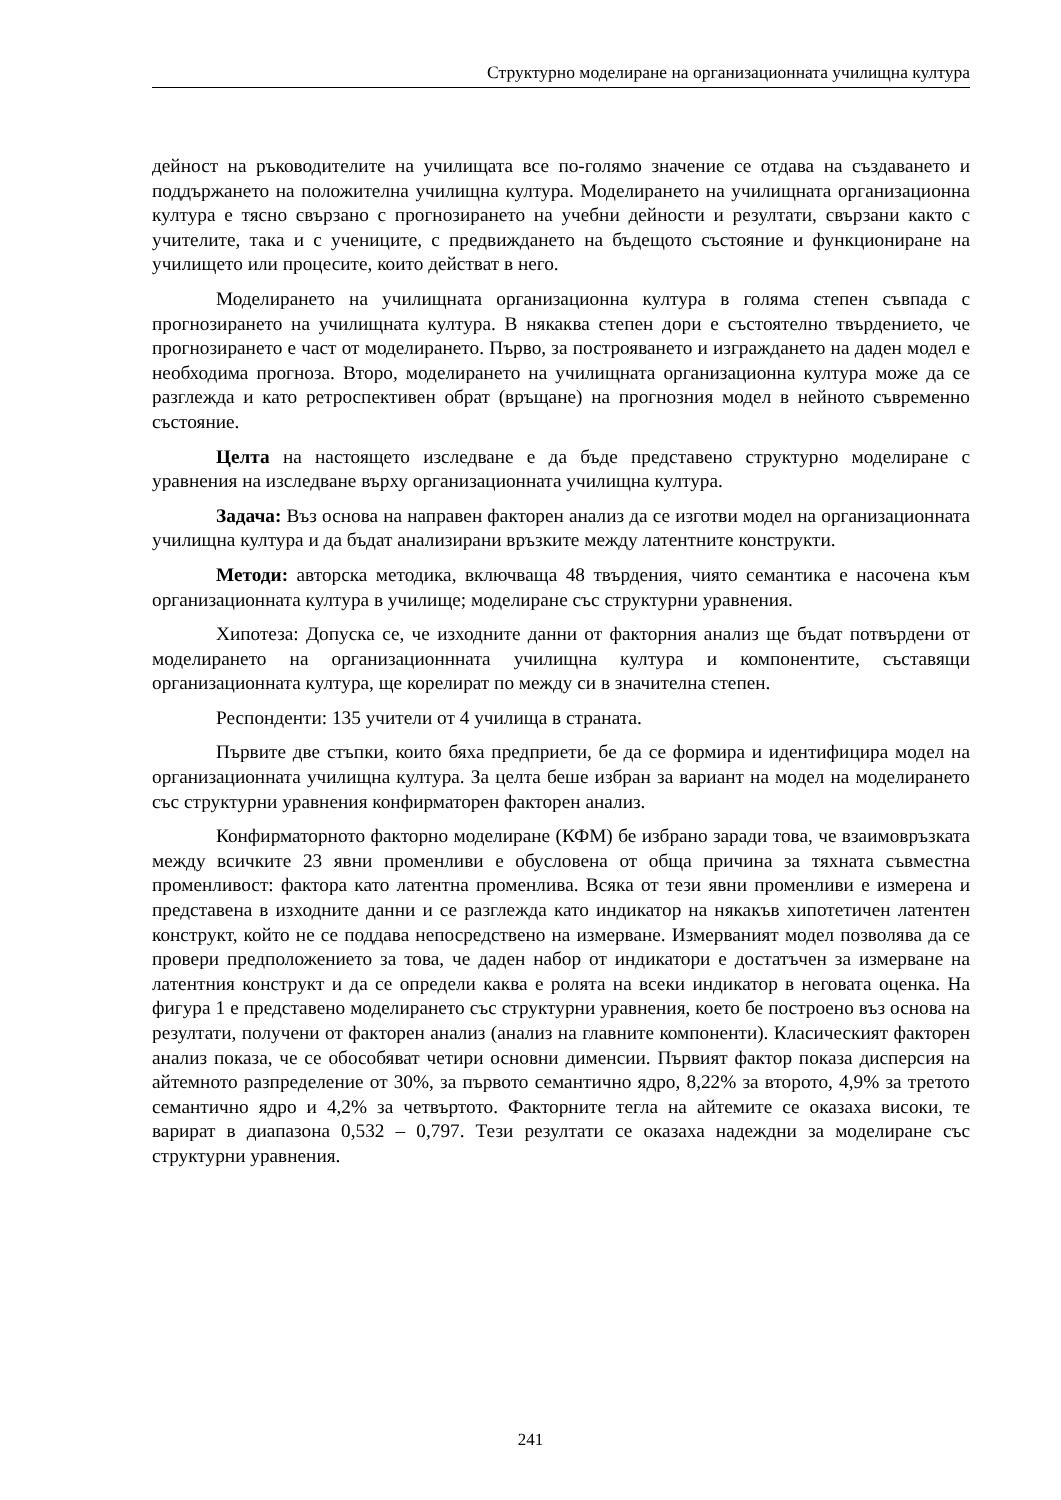Структурно моделиране на организационната училищна култура
дейност на ръководителите на училищата все по-голямо значение се отдава на създаването и поддържането на положителна училищна култура. Моделирането на училищната организационна култура е тясно свързано с прогнозирането на учебни дейности и резултати, свързани както с учителите, така и с учениците, с предвиждането на бъдещото състояние и функциониране на училището или процесите, които действат в него.
Моделирането на училищната организационна култура в голяма степен съвпада с прогнозирането на училищната култура. В някаква степен дори е състоятелно твърдението, че прогнозирането е част от моделирането. Първо, за построяването и изграждането на даден модел е необходима прогноза. Второ, моделирането на училищната организационна култура може да се разглежда и като ретроспективен обрат (връщане) на прогнозния модел в нейното съвременно състояние.
Целта на настоящето изследване е да бъде представено структурно моделиране с уравнения на изследване върху организационната училищна култура.
Задача: Въз основа на направен факторен анализ да се изготви модел на организационната училищна култура и да бъдат анализирани връзките между латентните конструкти.
Методи: авторска методика, включваща 48 твърдения, чиято семантика е насочена към организационната култура в училище; моделиране със структурни уравнения.
Хипотеза: Допуска се, че изходните данни от факторния анализ ще бъдат потвърдени от моделирането на организационнната училищна култура и компонентите, съставящи организационната култура, ще корелират по между си в значителна степен.
Респонденти: 135 учители от 4 училища в страната.
Първите две стъпки, които бяха предприети, бе да се формира и идентифицира модел на организационната училищна култура. За целта беше избран за вариант на модел на моделирането със структурни уравнения конфирматорен факторен анализ.
Конфирматорното факторно моделиране (КФМ) бе избрано заради това, че взаимовръзката между всичките 23 явни променливи е обусловена от обща причина за тяхната съвместна променливост: фактора като латентна променлива. Всяка от тези явни променливи е измерена и представена в изходните данни и се разглежда като индикатор на някакъв хипотетичен латентен конструкт, който не се поддава непосредствено на измерване. Измерваният модел позволява да се провери предположението за това, че даден набор от индикатори е достатъчен за измерване на латентния конструкт и да се определи каква е ролята на всеки индикатор в неговата оценка. На фигура 1 е представено моделирането със структурни уравнения, което бе построено въз основа на резултати, получени от факторен анализ (анализ на главните компоненти). Класическият факторен анализ показа, че се обособяват четири основни дименсии. Първият фактор показа дисперсия на айтемното разпределение от 30%, за първото семантично ядро, 8,22% за второто, 4,9% за третото семантично ядро и 4,2% за четвъртото. Факторните тегла на айтемите се оказаха високи, те варират в диапазона 0,532 – 0,797. Тези резултати се оказаха надеждни за моделиране със структурни уравнения.
241